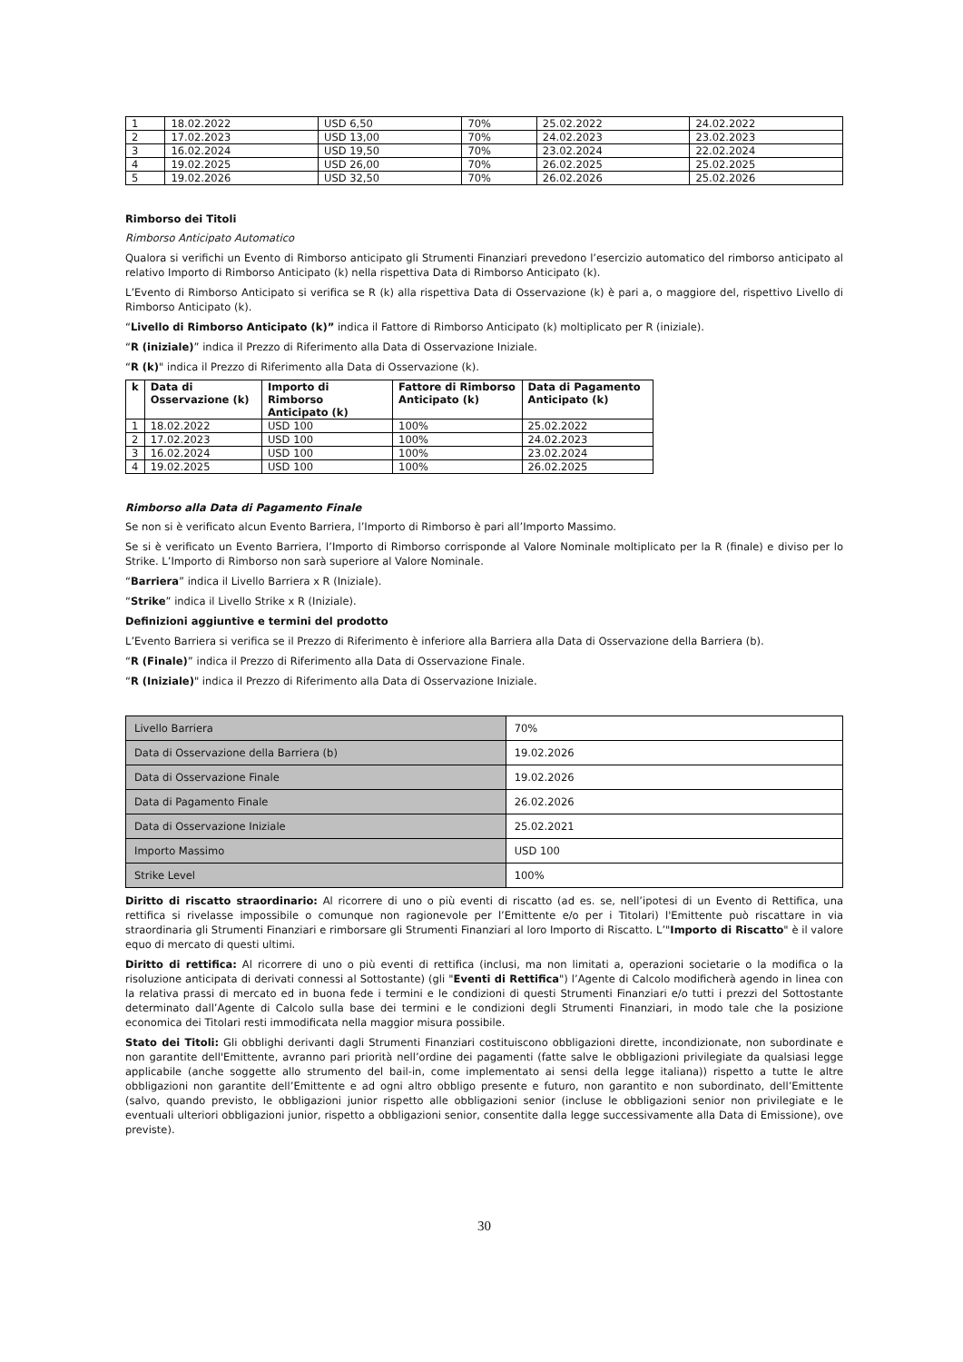| 1 | 18.02.2022 | USD 6,50 | 70% | 25.02.2022 | 24.02.2022 |
| 2 | 17.02.2023 | USD 13,00 | 70% | 24.02.2023 | 23.02.2023 |
| 3 | 16.02.2024 | USD 19,50 | 70% | 23.02.2024 | 22.02.2024 |
| 4 | 19.02.2025 | USD 26,00 | 70% | 26.02.2025 | 25.02.2025 |
| 5 | 19.02.2026 | USD 32,50 | 70% | 26.02.2026 | 25.02.2026 |
Rimborso dei Titoli
Rimborso Anticipato Automatico
Qualora si verifichi un Evento di Rimborso anticipato gli Strumenti Finanziari prevedono l’esercizio automatico del rimborso anticipato al relativo Importo di Rimborso Anticipato (k) nella rispettiva Data di Rimborso Anticipato (k).
L’Evento di Rimborso Anticipato si verifica se R (k) alla rispettiva Data di Osservazione (k) è pari a, o maggiore del, rispettivo Livello di Rimborso Anticipato (k).
“Livello di Rimborso Anticipato (k)” indica il Fattore di Rimborso Anticipato (k) moltiplicato per R (iniziale).
“R (iniziale)” indica il Prezzo di Riferimento alla Data di Osservazione Iniziale.
“R (k)" indica il Prezzo di Riferimento alla Data di Osservazione (k).
| k | Data di Osservazione (k) | Importo di Rimborso Anticipato (k) | Fattore di Rimborso Anticipato (k) | Data di Pagamento Anticipato (k) |
| --- | --- | --- | --- | --- |
| 1 | 18.02.2022 | USD 100 | 100% | 25.02.2022 |
| 2 | 17.02.2023 | USD 100 | 100% | 24.02.2023 |
| 3 | 16.02.2024 | USD 100 | 100% | 23.02.2024 |
| 4 | 19.02.2025 | USD 100 | 100% | 26.02.2025 |
Rimborso alla Data di Pagamento Finale
Se non si è verificato alcun Evento Barriera, l’Importo di Rimborso è pari all’Importo Massimo.
Se si è verificato un Evento Barriera, l’Importo di Rimborso corrisponde al Valore Nominale moltiplicato per la R (finale) e diviso per lo Strike. L’Importo di Rimborso non sarà superiore al Valore Nominale.
“Barriera” indica il Livello Barriera x R (Iniziale).
“Strike” indica il Livello Strike x R (Iniziale).
Definizioni aggiuntive e termini del prodotto
L’Evento Barriera si verifica se il Prezzo di Riferimento è inferiore alla Barriera alla Data di Osservazione della Barriera (b).
“R (Finale)” indica il Prezzo di Riferimento alla Data di Osservazione Finale.
“R (Iniziale)" indica il Prezzo di Riferimento alla Data di Osservazione Iniziale.
| Livello Barriera | 70% |
| Data di Osservazione della Barriera (b) | 19.02.2026 |
| Data di Osservazione Finale | 19.02.2026 |
| Data di Pagamento Finale | 26.02.2026 |
| Data di Osservazione Iniziale | 25.02.2021 |
| Importo Massimo | USD 100 |
| Strike Level | 100% |
Diritto di riscatto straordinario: Al ricorrere di uno o più eventi di riscatto (ad es. se, nell’ipotesi di un Evento di Rettifica, una rettifica si rivelasse impossibile o comunque non ragionevole per l’Emittente e/o per i Titolari) l'Emittente può riscattare in via straordinaria gli Strumenti Finanziari e rimborsare gli Strumenti Finanziari al loro Importo di Riscatto. L’"Importo di Riscatto" è il valore equo di mercato di questi ultimi.
Diritto di rettifica: Al ricorrere di uno o più eventi di rettifica (inclusi, ma non limitati a, operazioni societarie o la modifica o la risoluzione anticipata di derivati connessi al Sottostante) (gli "Eventi di Rettifica") l’Agente di Calcolo modificherà agendo in linea con la relativa prassi di mercato ed in buona fede i termini e le condizioni di questi Strumenti Finanziari e/o tutti i prezzi del Sottostante determinato dall’Agente di Calcolo sulla base dei termini e le condizioni degli Strumenti Finanziari, in modo tale che la posizione economica dei Titolari resti immodificata nella maggior misura possibile.
Stato dei Titoli: Gli obblighi derivanti dagli Strumenti Finanziari costituiscono obbligazioni dirette, incondizionate, non subordinate e non garantite dell'Emittente, avranno pari priorità nell’ordine dei pagamenti (fatte salve le obbligazioni privilegiate da qualsiasi legge applicabile (anche soggette allo strumento del bail-in, come implementato ai sensi della legge italiana)) rispetto a tutte le altre obbligazioni non garantite dell’Emittente e ad ogni altro obbligo presente e futuro, non garantito e non subordinato, dell’Emittente (salvo, quando previsto, le obbligazioni junior rispetto alle obbligazioni senior (incluse le obbligazioni senior non privilegiate e le eventuali ulteriori obbligazioni junior, rispetto a obbligazioni senior, consentite dalla legge successivamente alla Data di Emissione), ove previste).
30